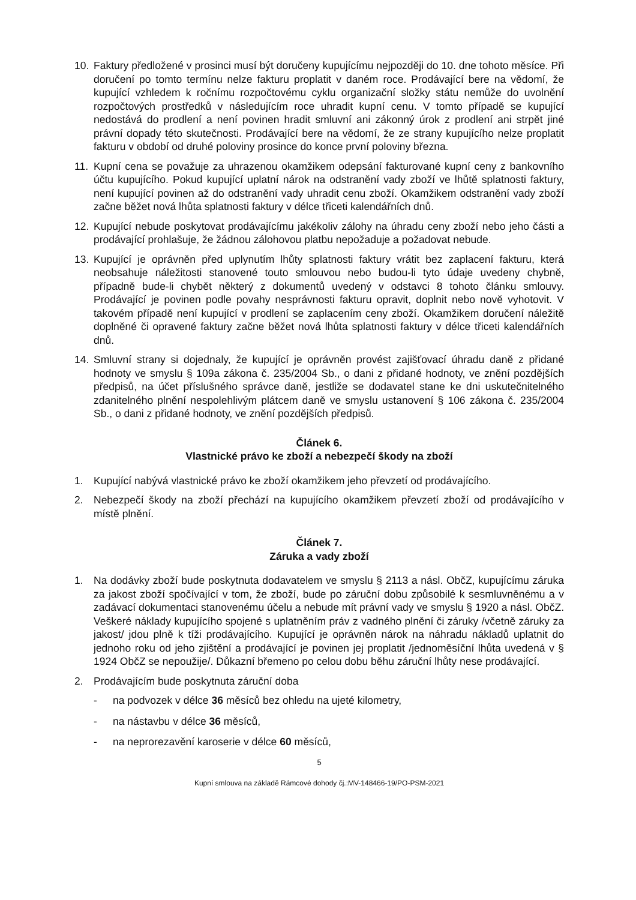10. Faktury předložené v prosinci musí být doručeny kupujícímu nejpozději do 10. dne tohoto měsíce. Při doručení po tomto termínu nelze fakturu proplatit v daném roce. Prodávající bere na vědomí, že kupující vzhledem k ročnímu rozpočtovému cyklu organizační složky státu nemůže do uvolnění rozpočtových prostředků v následujícím roce uhradit kupní cenu. V tomto případě se kupující nedostává do prodlení a není povinen hradit smluvní ani zákonný úrok z prodlení ani strpět jiné právní dopady této skutečnosti. Prodávající bere na vědomí, že ze strany kupujícího nelze proplatit fakturu v období od druhé poloviny prosince do konce první poloviny března.
11. Kupní cena se považuje za uhrazenou okamžikem odepsání fakturované kupní ceny z bankovního účtu kupujícího. Pokud kupující uplatní nárok na odstranění vady zboží ve lhůtě splatnosti faktury, není kupující povinen až do odstranění vady uhradit cenu zboží. Okamžikem odstranění vady zboží začne běžet nová lhůta splatnosti faktury v délce třiceti kalendářních dnů.
12. Kupující nebude poskytovat prodávajícímu jakékoliv zálohy na úhradu ceny zboží nebo jeho části a prodávající prohlašuje, že žádnou zálohovou platbu nepožaduje a požadovat nebude.
13. Kupující je oprávněn před uplynutím lhůty splatnosti faktury vrátit bez zaplacení fakturu, která neobsahuje náležitosti stanovené touto smlouvou nebo budou-li tyto údaje uvedeny chybně, případně bude-li chybět některý z dokumentů uvedený v odstavci 8 tohoto článku smlouvy. Prodávající je povinen podle povahy nesprávnosti fakturu opravit, doplnit nebo nově vyhotovit. V takovém případě není kupující v prodlení se zaplacením ceny zboží. Okamžikem doručení náležitě doplněné či opravené faktury začne běžet nová lhůta splatnosti faktury v délce třiceti kalendářních dnů.
14. Smluvní strany si dojednaly, že kupující je oprávněn provést zajišťovací úhradu daně z přidané hodnoty ve smyslu § 109a zákona č. 235/2004 Sb., o dani z přidané hodnoty, ve znění pozdějších předpisů, na účet příslušného správce daně, jestliže se dodavatel stane ke dni uskutečnitelného zdanitelného plnění nespolehlivým plátcem daně ve smyslu ustanovení § 106 zákona č. 235/2004 Sb., o dani z přidané hodnoty, ve znění pozdějších předpisů.
Článek 6.
Vlastnické právo ke zboží a nebezpečí škody na zboží
1. Kupující nabývá vlastnické právo ke zboží okamžikem jeho převzetí od prodávajícího.
2. Nebezpečí škody na zboží přechází na kupujícího okamžikem převzetí zboží od prodávajícího v místě plnění.
Článek 7.
Záruka a vady zboží
1. Na dodávky zboží bude poskytnuta dodavatelem ve smyslu § 2113 a násl. ObčZ, kupujícímu záruka za jakost zboží spočívající v tom, že zboží, bude po záruční dobu způsobilé k sesmluvněnému a v zadávací dokumentaci stanovenému účelu a nebude mít právní vady ve smyslu § 1920 a násl. ObčZ. Veškeré náklady kupujícího spojené s uplatněním práv z vadného plnění či záruky /včetně záruky za jakost/ jdou plně k tíži prodávajícího. Kupující je oprávněn nárok na náhradu nákladů uplatnit do jednoho roku od jeho zjištění a prodávající je povinen jej proplatit /jednoměsíční lhůta uvedená v § 1924 ObčZ se nepoužije/. Důkazní břemeno po celou dobu běhu záruční lhůty nese prodávající.
2. Prodávajícím bude poskytnuta záruční doba
- na podvozek v délce 36 měsíců bez ohledu na ujeté kilometry,
- na nástavbu v délce 36 měsíců,
- na neprorezavění karoserie v délce 60 měsíců,
5
Kupní smlouva na základě Rámcové dohody čj.:MV-148466-19/PO-PSM-2021